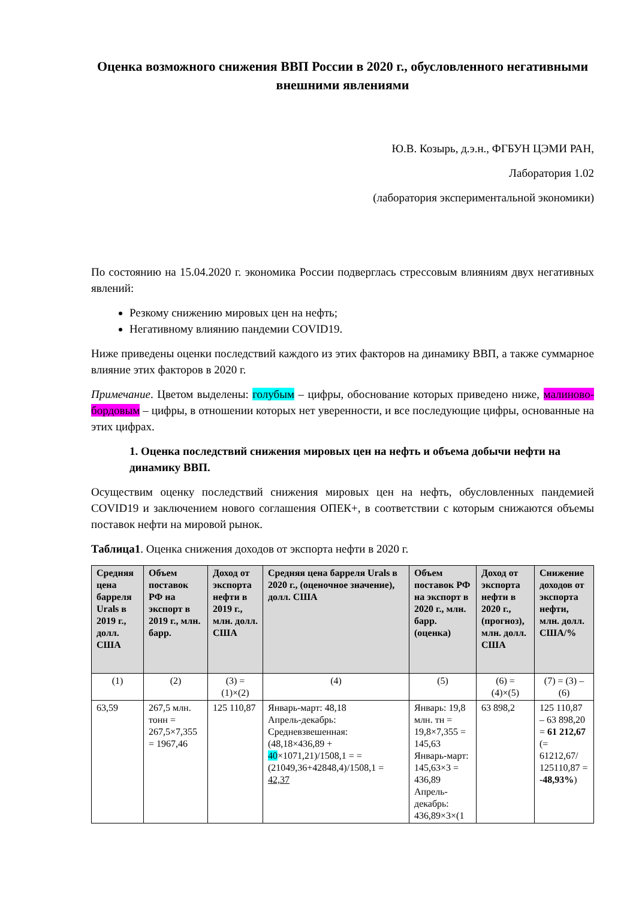Оценка возможного снижения ВВП России в 2020 г., обусловленного негативными внешними явлениями
Ю.В. Козырь, д.э.н., ФГБУН ЦЭМИ РАН,
Лаборатория 1.02
(лаборатория экспериментальной экономики)
По состоянию на 15.04.2020 г. экономика России подверглась стрессовым влияниям двух негативных явлений:
Резкому снижению мировых цен на нефть;
Негативному влиянию пандемии COVID19.
Ниже приведены оценки последствий каждого из этих факторов на динамику ВВП, а также суммарное влияние этих факторов в 2020 г.
Примечание. Цветом выделены: голубым – цифры, обоснование которых приведено ниже, малиново-бордовым – цифры, в отношении которых нет уверенности, и все последующие цифры, основанные на этих цифрах.
1. Оценка последствий снижения мировых цен на нефть и объема добычи нефти на динамику ВВП.
Осуществим оценку последствий снижения мировых цен на нефть, обусловленных пандемией COVID19 и заключением нового соглашения ОПЕК+, в соответствии с которым снижаются объемы поставок нефти на мировой рынок.
Таблица1. Оценка снижения доходов от экспорта нефти в 2020 г.
| Средняя цена барреля Urals в 2019 г., долл. США | Объем поставок РФ на экспорт в 2019 г., млн. барр. | Доход от экспорта нефти в 2019 г., млн. долл. США | Средняя цена барреля Urals в 2020 г., (оценочное значение), долл. США | Объем поставок РФ на экспорт в 2020 г., млн. барр. (оценка) | Доход от экспорта нефти в 2020 г., (прогноз), млн. долл. США | Снижение доходов от экспорта нефти, млн. долл. США/% |
| --- | --- | --- | --- | --- | --- | --- |
| (1) | (2) | (3) = (1)×(2) | (4) | (5) | (6) = (4)×(5) | (7) = (3) – (6) |
| 63,59 | 267,5 млн. тонн = 267,5×7,355 = 1967,46 | 125 110,87 | Январь-март: 48,18 Апрель-декабрь: Средневзвешенная: (48,18×436,89 + 40 ×1071,21)/1508,1 = = (21049,36+42848,4)/1508,1 = 42,37 | Январь: 19,8 млн. тн = 19,8×7,355 = 145,63 Январь-март: 145,63×3 = 436,89 Апрель-декабрь: 436,89×3×(1 | 63 898,2 | 125 110,87 – 63 898,20 = 61 212,67 (= 61212,67/ 125110,87 = -48,93% ) |